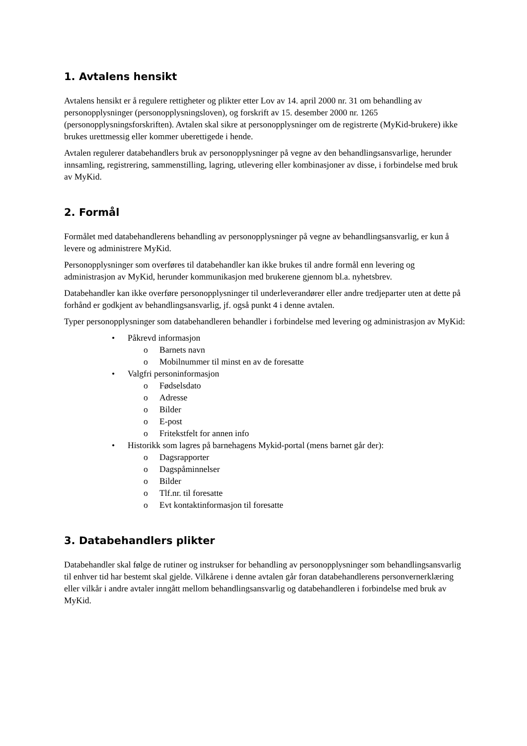1. Avtalens hensikt
Avtalens hensikt er å regulere rettigheter og plikter etter Lov av 14. april 2000 nr. 31 om behandling av personopplysninger (personopplysningsloven), og forskrift av 15. desember 2000 nr. 1265 (personopplysningsforskriften). Avtalen skal sikre at personopplysninger om de registrerte (MyKid-brukere) ikke brukes urettmessig eller kommer uberettigede i hende.
Avtalen regulerer databehandlers bruk av personopplysninger på vegne av den behandlingsansvarlige, herunder innsamling, registrering, sammenstilling, lagring, utlevering eller kombinasjoner av disse, i forbindelse med bruk av MyKid.
2. Formål
Formålet med databehandlerens behandling av personopplysninger på vegne av behandlingsansvarlig, er kun å levere og administrere MyKid.
Personopplysninger som overføres til databehandler kan ikke brukes til andre formål enn levering og administrasjon av MyKid, herunder kommunikasjon med brukerene gjennom bl.a. nyhetsbrev.
Databehandler kan ikke overføre personopplysninger til underleverandører eller andre tredjeparter uten at dette på forhånd er godkjent av behandlingsansvarlig, jf. også punkt 4 i denne avtalen.
Typer personopplysninger som databehandleren behandler i forbindelse med levering og administrasjon av MyKid:
• Påkrevd informasjon
o Barnets navn
o Mobilnummer til minst en av de foresatte
• Valgfri personinformasjon
o Fødselsdato
o Adresse
o Bilder
o E-post
o Fritekstfelt for annen info
• Historikk som lagres på barnehagens Mykid-portal (mens barnet går der):
o Dagsrapporter
o Dagspåminnelser
o Bilder
o Tlf.nr. til foresatte
o Evt kontaktinformasjon til foresatte
3. Databehandlers plikter
Databehandler skal følge de rutiner og instrukser for behandling av personopplysninger som behandlingsansvarlig til enhver tid har bestemt skal gjelde. Vilkårene i denne avtalen går foran databehandlerens personvernerklæring eller vilkår i andre avtaler inngått mellom behandlingsansvarlig og databehandleren i forbindelse med bruk av MyKid.